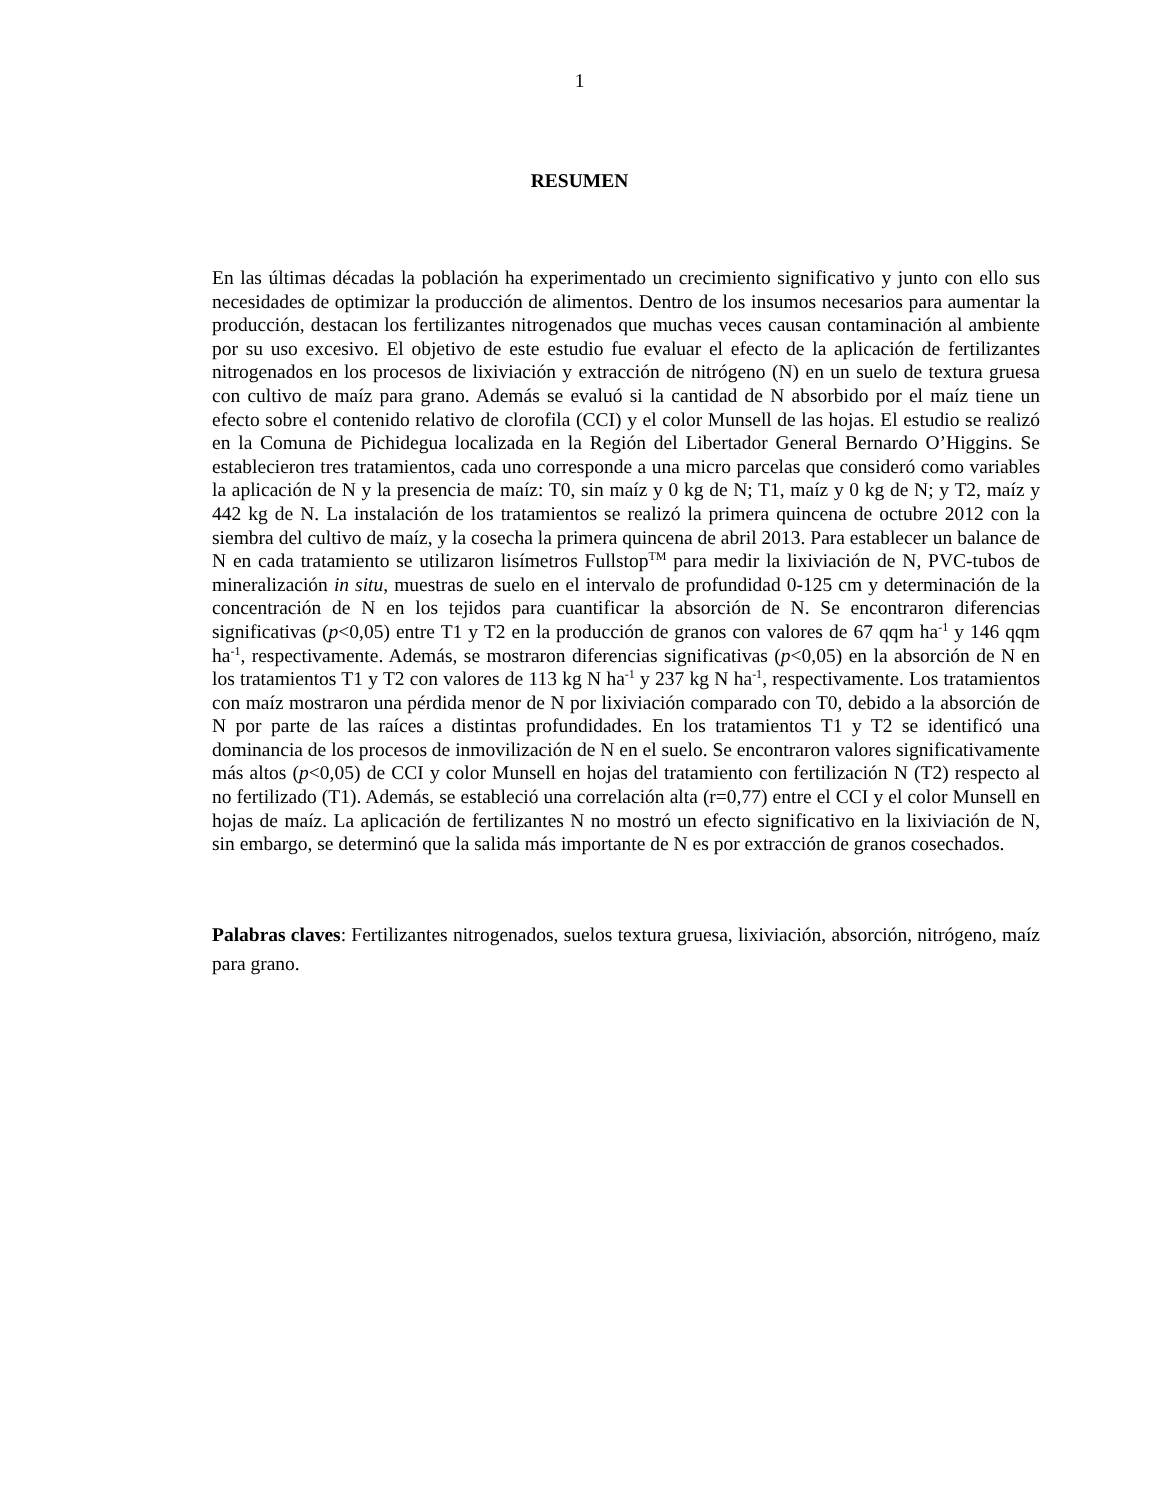1
RESUMEN
En las últimas décadas la población ha experimentado un crecimiento significativo y junto con ello sus necesidades de optimizar la producción de alimentos. Dentro de los insumos necesarios para aumentar la producción, destacan los fertilizantes nitrogenados que muchas veces causan contaminación al ambiente por su uso excesivo. El objetivo de este estudio fue evaluar el efecto de la aplicación de fertilizantes nitrogenados en los procesos de lixiviación y extracción de nitrógeno (N) en un suelo de textura gruesa con cultivo de maíz para grano. Además se evaluó si la cantidad de N absorbido por el maíz tiene un efecto sobre el contenido relativo de clorofila (CCI) y el color Munsell de las hojas. El estudio se realizó en la Comuna de Pichidegua localizada en la Región del Libertador General Bernardo O’Higgins. Se establecieron tres tratamientos, cada uno corresponde a una micro parcelas que consideró como variables la aplicación de N y la presencia de maíz: T0, sin maíz y 0 kg de N; T1, maíz y 0 kg de N; y T2, maíz y 442 kg de N. La instalación de los tratamientos se realizó la primera quincena de octubre 2012 con la siembra del cultivo de maíz, y la cosecha la primera quincena de abril 2013. Para establecer un balance de N en cada tratamiento se utilizaron lisímetros Fullstop<sup>TM</sup> para medir la lixiviación de N, PVC-tubos de mineralización in situ, muestras de suelo en el intervalo de profundidad 0-125 cm y determinación de la concentración de N en los tejidos para cuantificar la absorción de N. Se encontraron diferencias significativas (p<0,05) entre T1 y T2 en la producción de granos con valores de 67 qqm ha<sup>-1</sup> y 146 qqm ha<sup>-1</sup>, respectivamente. Además, se mostraron diferencias significativas (p<0,05) en la absorción de N en los tratamientos T1 y T2 con valores de 113 kg N ha<sup>-1</sup> y 237 kg N ha<sup>-1</sup>, respectivamente. Los tratamientos con maíz mostraron una pérdida menor de N por lixiviación comparado con T0, debido a la absorción de N por parte de las raíces a distintas profundidades. En los tratamientos T1 y T2 se identificó una dominancia de los procesos de inmovilización de N en el suelo. Se encontraron valores significativamente más altos (p<0,05) de CCI y color Munsell en hojas del tratamiento con fertilización N (T2) respecto al no fertilizado (T1). Además, se estableció una correlación alta (r=0,77) entre el CCI y el color Munsell en hojas de maíz. La aplicación de fertilizantes N no mostró un efecto significativo en la lixiviación de N, sin embargo, se determinó que la salida más importante de N es por extracción de granos cosechados.
Palabras claves: Fertilizantes nitrogenados, suelos textura gruesa, lixiviación, absorción, nitrógeno, maíz para grano.